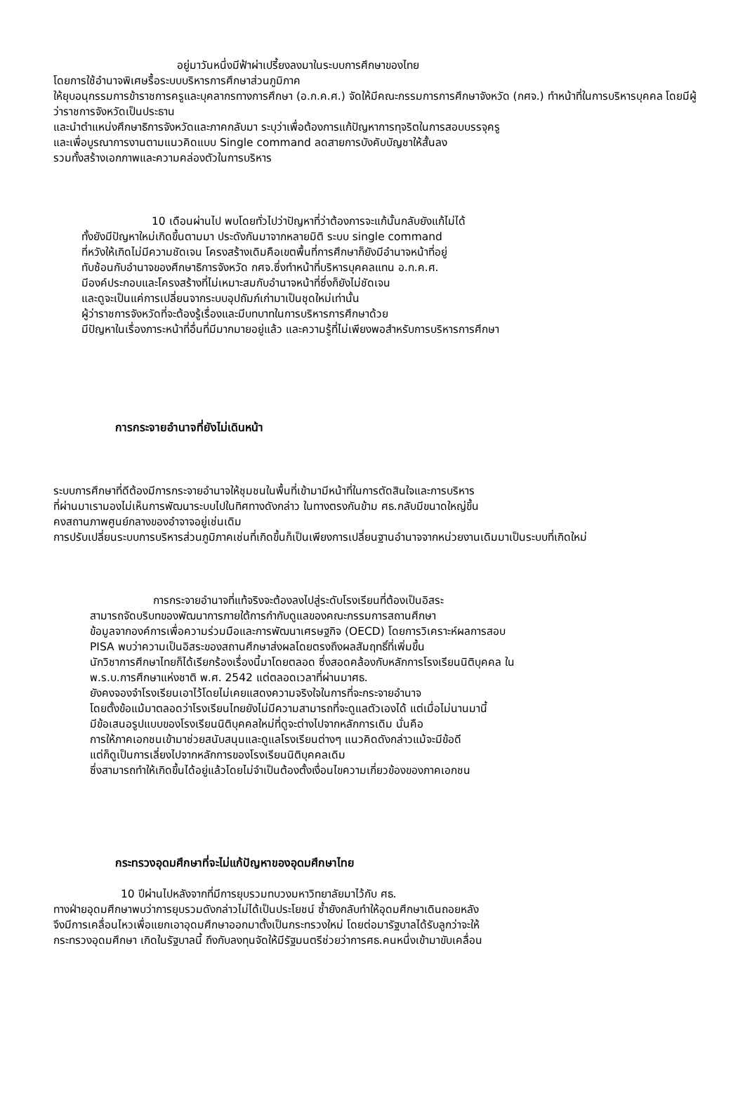อยู่มาวันหนึ่งมีฟ้าผ่าเปรี้ยงลงมาในระบบการศึกษาของไทย
โดยการใช้อำนาจพิเศษรื้อระบบบริหารการศึกษาส่วนภูมิภาค
ให้ยุบอนุกรรมการข้าราชการครูและบุคลากรทางการศึกษา (อ.ก.ค.ศ.) จัดให้มีคณะกรรมการการศึกษาจังหวัด (กศจ.) ทำหน้าที่ในการบริหารบุคคล โดยมีผู้ว่าราชการจังหวัดเป็นประธาน
และนำตำแหน่งศึกษาธิการจังหวัดและภาคกลับมา ระบุว่าเพื่อต้องการแก้ปัญหาการทุจริตในการสอบบรรจุครู
และเพื่อบูรณาการงานตามแนวคิดแบบ Single command ลดสายการบังคับบัญชาให้สั้นลง
รวมทั้งสร้างเอกภาพและความคล่องตัวในการบริหาร
10 เดือนผ่านไป พบโดยทั่วไปว่าปัญหาที่ว่าต้องการจะแก้นั้นกลับยังแก้ไม่ได้
ทั้งยังมีปัญหาใหม่เกิดขึ้นตามมา ประดังกันมาจากหลายมิติ ระบบ single command
ที่หวังให้เกิดไม่มีความชัดเจน โครงสร้างเดิมคือเขตพื้นที่การศึกษาก็ยังมีอำนาจหน้าที่อยู่
ทับซ้อนกับอำนาจของศึกษาธิการจังหวัด กศจ.ซึ่งทำหน้าที่บริหารบุคคลแทน อ.ก.ค.ศ.
มีองค์ประกอบและโครงสร้างที่ไม่เหมาะสมกับอำนาจหน้าที่ซึ่งก็ยังไม่ชัดเจน
และดูจะเป็นแค่การเปลี่ยนจากระบบอุปถัมภ์เก่ามาเป็นชุดใหม่เท่านั้น
ผู้ว่าราชการจังหวัดที่จะต้องรู้เรื่องและมีบทบาทในการบริหารการศึกษาด้วย
มีปัญหาในเรื่องภาระหน้าที่อื่นที่มีมากมายอยู่แล้ว และความรู้ที่ไม่เพียงพอสำหรับการบริหารการศึกษา
การกระจายอำนาจที่ยังไม่เดินหน้า
ระบบการศึกษาที่ดีต้องมีการกระจายอำนาจให้ชุมชนในพื้นที่เข้ามามีหน้าที่ในการตัดสินใจและการบริหาร
ที่ผ่านมาเรามองไม่เห็นการพัฒนาระบบไปในทิศทางดังกล่าว ในทางตรงกันข้าม ศธ.กลับมีขนาดใหญ่ขึ้น
คงสถานภาพศูนย์กลางของอำจาจอยู่เช่นเดิม
การปรับเปลี่ยนระบบการบริหารส่วนภูมิภาคเช่นที่เกิดขึ้นก็เป็นเพียงการเปลี่ยนฐานอำนาจจากหน่วยงานเดิมมาเป็นระบบที่เกิดใหม่
การกระจายอำนาจที่แท้จริงจะต้องลงไปสู่ระดับโรงเรียนที่ต้องเป็นอิสระ
สามารถจัดบริบทของพัฒนาการภายใต้การกำกับดูแลของคณะกรรมการสถานศึกษา
ข้อมูลจากองค์การเพื่อความร่วมมือและการพัฒนาเศรษฐกิจ (OECD) โดยการวิเคราะห์ผลการสอบ
PISA พบว่าความเป็นอิสระของสถานศึกษาส่งผลโดยตรงถึงผลสัมฤทธิ์ที่เพิ่มขึ้น
นักวิชาการศึกษาไทยก็ได้เรียกร้องเรื่องนี้มาโดยตลอด ซึ่งสอดคล้องกับหลักการโรงเรียนนิติบุคคล ใน
พ.ร.บ.การศึกษาแห่งชาติ พ.ศ. 2542 แต่ตลอดเวลาที่ผ่านมาศธ.
ยังคงจองจำโรงเรียนเอาไว้โดยไม่เคยแสดงความจริงใจในการที่จะกระจายอำนาจ
โดยตั้งข้อแม้มาตลอดว่าโรงเรียนไทยยังไม่มีความสามารถที่จะดูแลตัวเองได้ แต่เมื่อไม่นานมานี้
มีข้อเสนอรูปแบบของโรงเรียนนิติบุคคลใหม่ที่ดูจะต่างไปจากหลักการเดิม นั่นคือ
การให้ภาคเอกชนเข้ามาช่วยสนับสนุนและดูแลโรงเรียนต่างๆ แนวคิดดังกล่าวแม้จะมีข้อดี
แต่ก็ดูเป็นการเลี่ยงไปจากหลักการของโรงเรียนนิติบุคคลเดิม
ซึ่งสามารถทำให้เกิดขึ้นได้อยู่แล้วโดยไม่จำเป็นต้องตั้งเงื่อนไขความเกี่ยวข้องของภาคเอกชน
กระทรวงอุดมศึกษาที่จะไม่แก้ปัญหาของอุดมศึกษาไทย
10 ปีผ่านไปหลังจากที่มีการยุบรวมทบวงมหาวิทยาลัยมาไว้กับ ศธ.
ทางฝ่ายอุดมศึกษาพบว่าการยุบรวมดังกล่าวไม่ได้เป็นประโยชน์ ซ้ำยังกลับทำให้อุดมศึกษาเดินถอยหลัง
จึงมีการเคลื่อนไหวเพื่อแยกเอาอุดมศึกษาออกมาตั้งเป็นกระทรวงใหม่ โดยต่อมารัฐบาลได้รับลูกว่าจะให้
กระทรวงอุดมศึกษา เกิดในรัฐบาลนี้ ถึงกับลงทุนจัดให้มีรัฐมนตรีช่วยว่าการศธ.คนหนึ่งเข้ามาขับเคลื่อน